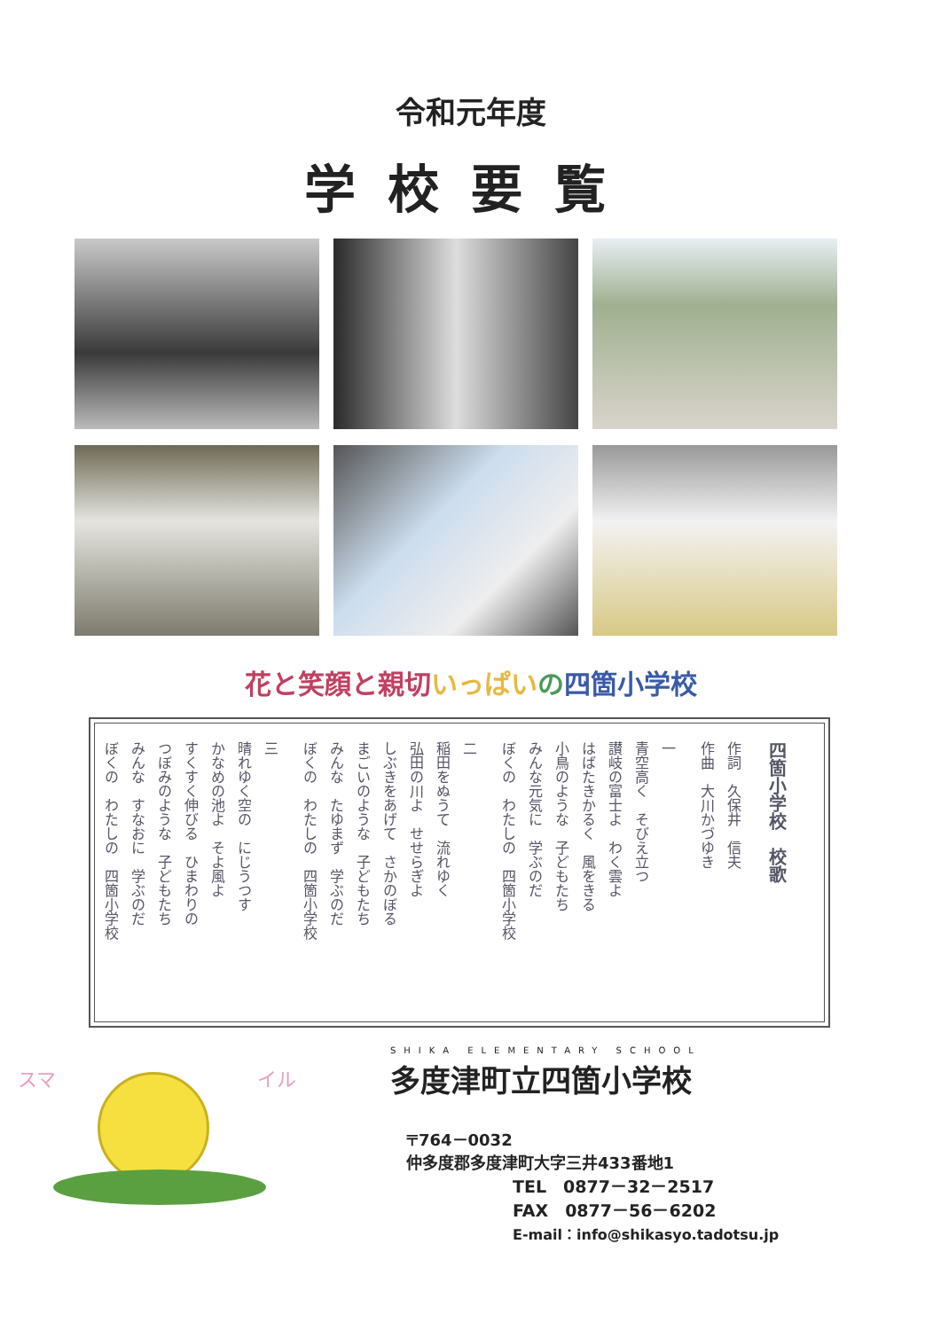令和元年度
学校要覧
花と笑顔と親切 いっぱい の四箇小学校
四箇小学校　校歌
作詞　久保井　信夫
作曲　大川かづゆき
一
青空高く　そびえ立つ
讃岐の富士よ　わく雲よ
はばたきかるく　風をきる
小鳥のような　子どもたち
みんな元気に　学ぶのだ
ぼくの　わたしの　四箇小学校
二
稲田をぬうて　流れゆく
弘田の川よ　せせらぎよ
しぶきをあげて　さかのぼる
まごいのような　子どもたち
みんな　たゆまず　学ぶのだ
ぼくの　わたしの　四箇小学校
三
晴れゆく空の　にじうつす
かなめの池よ　そよ風よ
すくすく伸びる　ひまわりの
つぼみのような　子どもたち
みんな　すなおに　学ぶのだ
ぼくの　わたしの　四箇小学校
スマ イル
SHIKA ELEMENTARY SCHOOL
多度津町立四箇小学校
〒764－0032
仲多度郡多度津町大字三井433番地1
TEL　0877－32－2517
FAX　0877－56－6202
E-mail：info@shikasyo.tadotsu.jp